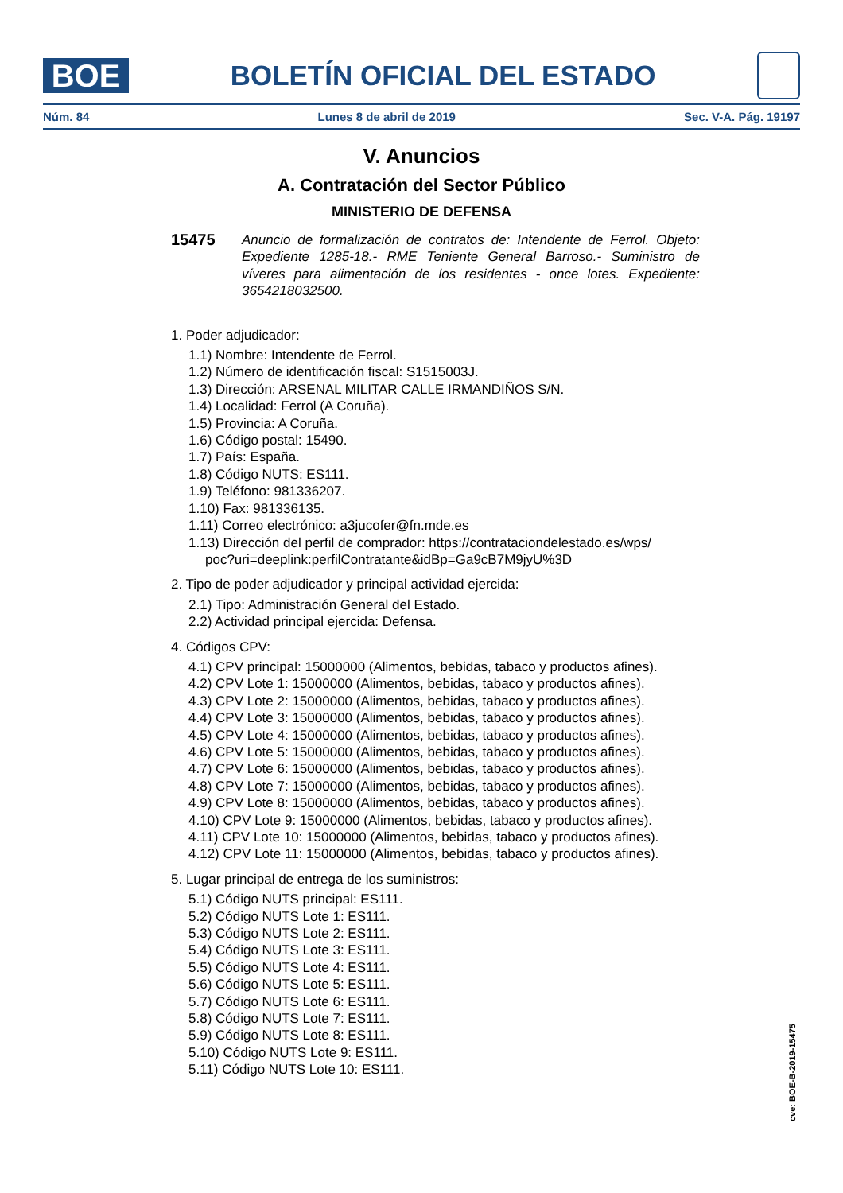BOE
BOLETÍN OFICIAL DEL ESTADO
Núm. 84 Lunes 8 de abril de 2019 Sec. V-A. Pág. 19197
V. Anuncios
A. Contratación del Sector Público
MINISTERIO DE DEFENSA
15475 Anuncio de formalización de contratos de: Intendente de Ferrol. Objeto: Expediente 1285-18.- RME Teniente General Barroso.- Suministro de víveres para alimentación de los residentes - once lotes. Expediente: 3654218032500.
1. Poder adjudicador:
1.1) Nombre: Intendente de Ferrol.
1.2) Número de identificación fiscal: S1515003J.
1.3) Dirección: ARSENAL MILITAR CALLE IRMANDIÑOS S/N.
1.4) Localidad: Ferrol (A Coruña).
1.5) Provincia: A Coruña.
1.6) Código postal: 15490.
1.7) País: España.
1.8) Código NUTS: ES111.
1.9) Teléfono: 981336207.
1.10) Fax: 981336135.
1.11) Correo electrónico: a3jucofer@fn.mde.es
1.13) Dirección del perfil de comprador: https://contrataciondelestado.es/wps/
poc?uri=deeplink:perfilContratante&idBp=Ga9cB7M9jyU%3D
2. Tipo de poder adjudicador y principal actividad ejercida:
2.1) Tipo: Administración General del Estado.
2.2) Actividad principal ejercida: Defensa.
4. Códigos CPV:
4.1) CPV principal: 15000000 (Alimentos, bebidas, tabaco y productos afines).
4.2) CPV Lote 1: 15000000 (Alimentos, bebidas, tabaco y productos afines).
4.3) CPV Lote 2: 15000000 (Alimentos, bebidas, tabaco y productos afines).
4.4) CPV Lote 3: 15000000 (Alimentos, bebidas, tabaco y productos afines).
4.5) CPV Lote 4: 15000000 (Alimentos, bebidas, tabaco y productos afines).
4.6) CPV Lote 5: 15000000 (Alimentos, bebidas, tabaco y productos afines).
4.7) CPV Lote 6: 15000000 (Alimentos, bebidas, tabaco y productos afines).
4.8) CPV Lote 7: 15000000 (Alimentos, bebidas, tabaco y productos afines).
4.9) CPV Lote 8: 15000000 (Alimentos, bebidas, tabaco y productos afines).
4.10) CPV Lote 9: 15000000 (Alimentos, bebidas, tabaco y productos afines).
4.11) CPV Lote 10: 15000000 (Alimentos, bebidas, tabaco y productos afines).
4.12) CPV Lote 11: 15000000 (Alimentos, bebidas, tabaco y productos afines).
5. Lugar principal de entrega de los suministros:
5.1) Código NUTS principal: ES111.
5.2) Código NUTS Lote 1: ES111.
5.3) Código NUTS Lote 2: ES111.
5.4) Código NUTS Lote 3: ES111.
5.5) Código NUTS Lote 4: ES111.
5.6) Código NUTS Lote 5: ES111.
5.7) Código NUTS Lote 6: ES111.
5.8) Código NUTS Lote 7: ES111.
5.9) Código NUTS Lote 8: ES111.
5.10) Código NUTS Lote 9: ES111.
5.11) Código NUTS Lote 10: ES111.
cve: BOE-B-2019-15475